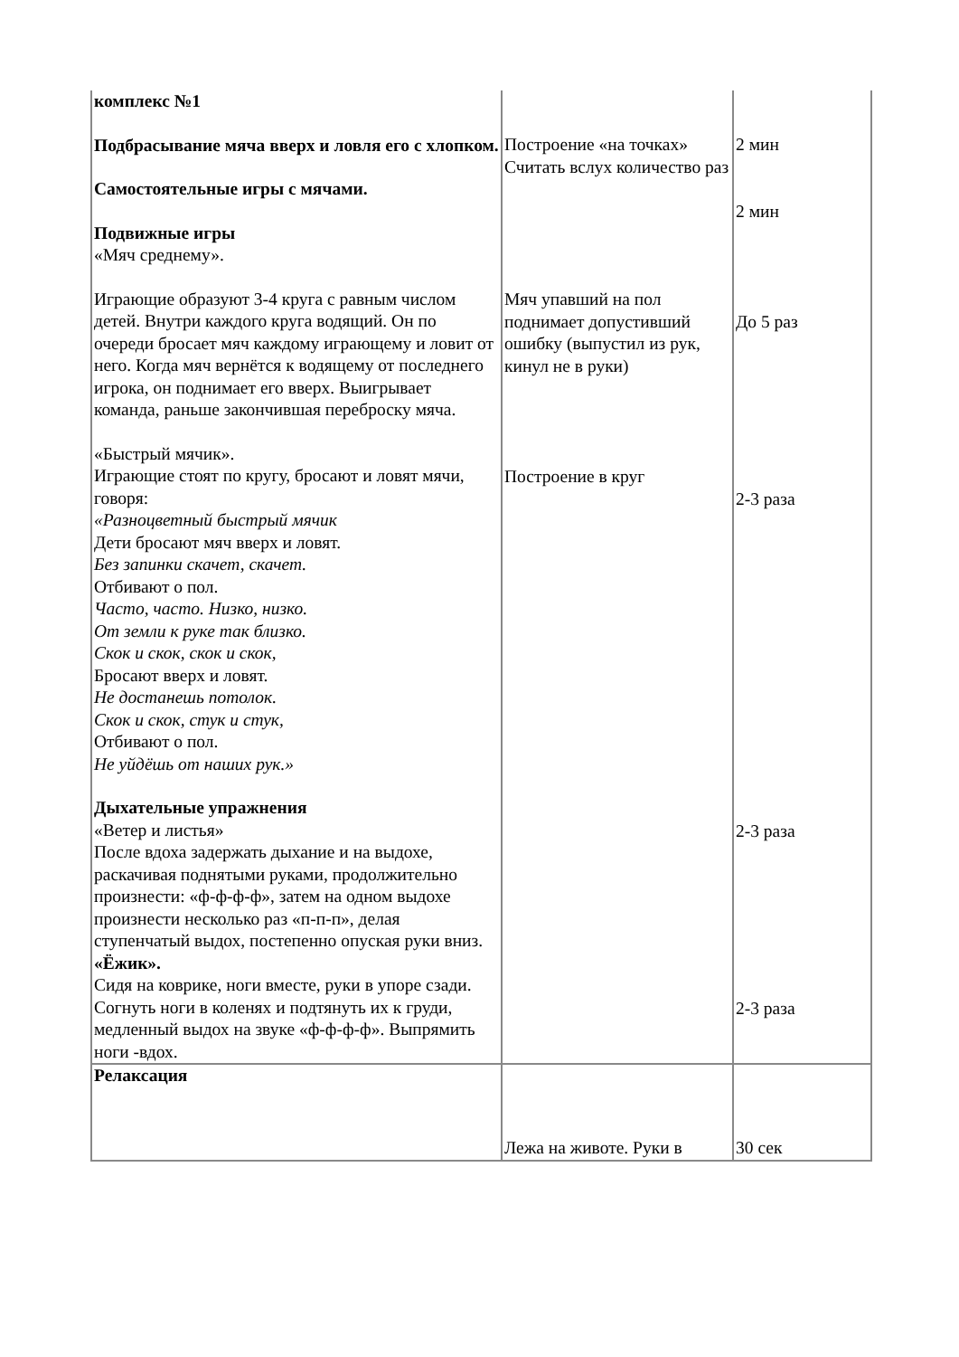| комплекс №1 Подбрасывание мяча вверх и ловля его с хлопком. Самостоятельные игры с мячами. Подвижные игры «Мяч среднему». Играющие образуют 3-4 круга с равным числом детей. Внутри каждого круга водящий. Он по очереди бросает мяч каждому играющему и ловит от него. Когда мяч вернётся к водящему от последнего игрока, он поднимает его вверх. Выигрывает команда, раньше закончившая переброску мяча. «Быстрый мячик». Играющие стоят по кругу, бросают и ловят мячи, говоря: «Разноцветный быстрый мячик Дети бросают мяч вверх и ловят. Без запинки скачет, скачет. Отбивают о пол. Часто, часто. Низко, низко. От земли к руке так близко. Скок и скок, скок и скок, Бросают вверх и ловят. Не достанешь потолок. Скок и скок, стук и стук, Отбивают о пол. Не уйдёшь от наших рук.» Дыхательные упражнения «Ветер и листья» После вдоха задержать дыхание и на выдохе, раскачивая поднятыми руками, продолжительно произнести: «ф-ф-ф-ф», затем на одном выдохе произнести несколько раз «п-п-п», делая ступенчатый выдох, постепенно опуская руки вниз. «Ёжик». Сидя на коврике, ноги вместе, руки в упоре сзади. Согнуть ноги в коленях и подтянуть их к груди, медленный выдох на звуке «ф-ф-ф-ф». Выпрямить ноги -вдох. | Построение «на точках» Считать вслух количество раз Мяч упавший на пол поднимает допустивший ошибку (выпустил из рук, кинул не в руки) Построение в круг | 2 мин 2 мин До 5 раз 2-3 раза 2-3 раза 2-3 раза |
| Релаксация | Лежа на животе. Руки в | 30 сек |